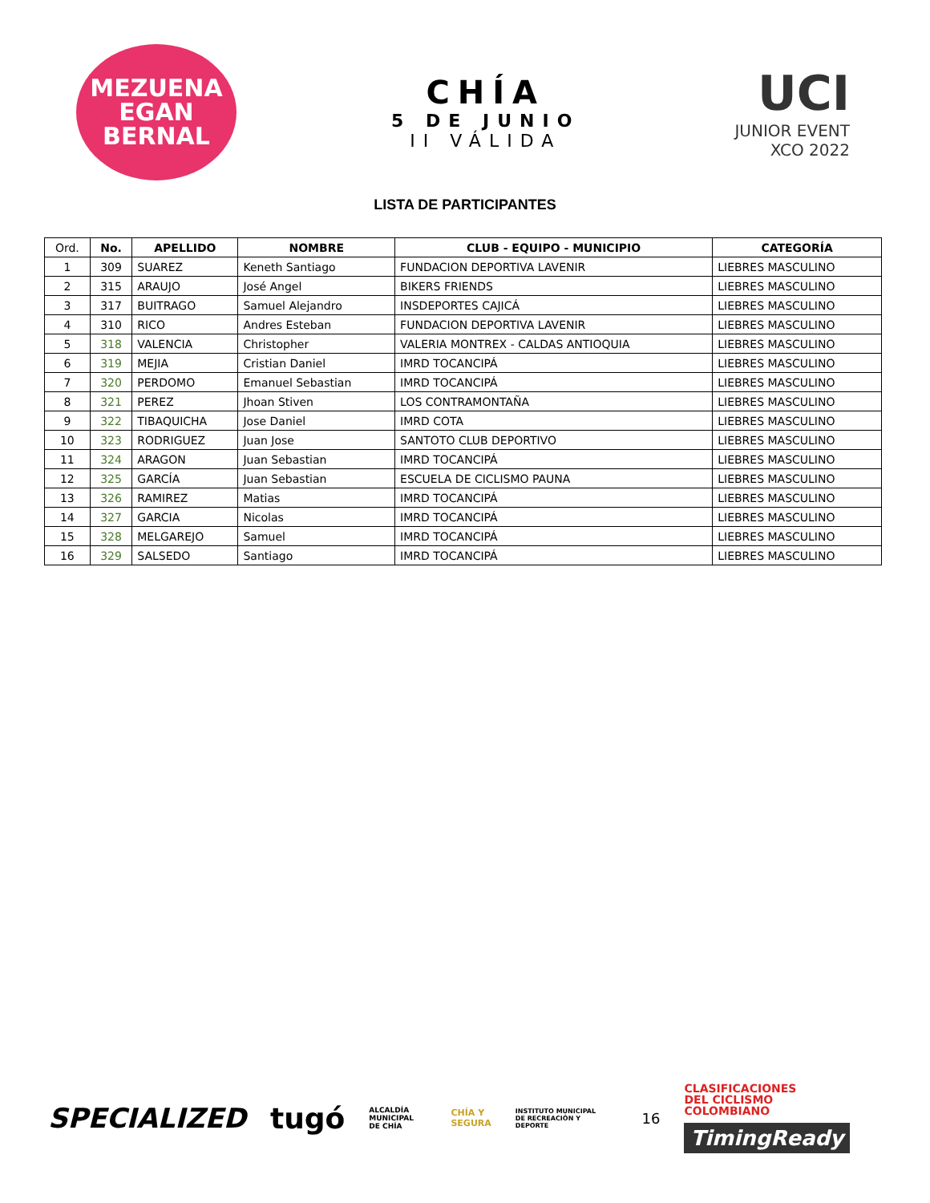MEZUENA
EGAN BERNAL
CHÍA
5 DE JUNIO
II VÁLIDA
UCI
JUNIOR EVENT
XCO 2022
LISTA DE PARTICIPANTES
| Ord. | No. | APELLIDO | NOMBRE | CLUB - EQUIPO - MUNICIPIO | CATEGORÍA |
| --- | --- | --- | --- | --- | --- |
| 1 | 309 | SUAREZ | Keneth Santiago | FUNDACION DEPORTIVA LAVENIR | LIEBRES MASCULINO |
| 2 | 315 | ARAUJO | José Angel | BIKERS FRIENDS | LIEBRES MASCULINO |
| 3 | 317 | BUITRAGO | Samuel Alejandro | INSDEPORTES CAJICÁ | LIEBRES MASCULINO |
| 4 | 310 | RICO | Andres Esteban | FUNDACION DEPORTIVA LAVENIR | LIEBRES MASCULINO |
| 5 | 318 | VALENCIA | Christopher | VALERIA MONTREX - CALDAS ANTIOQUIA | LIEBRES MASCULINO |
| 6 | 319 | MEJIA | Cristian Daniel | IMRD TOCANCIPÁ | LIEBRES MASCULINO |
| 7 | 320 | PERDOMO | Emanuel Sebastian | IMRD TOCANCIPÁ | LIEBRES MASCULINO |
| 8 | 321 | PEREZ | Jhoan Stiven | LOS CONTRAMONTAÑA | LIEBRES MASCULINO |
| 9 | 322 | TIBAQUICHA | Jose Daniel | IMRD COTA | LIEBRES MASCULINO |
| 10 | 323 | RODRIGUEZ | Juan Jose | SANTOTO CLUB DEPORTIVO | LIEBRES MASCULINO |
| 11 | 324 | ARAGON | Juan Sebastian | IMRD TOCANCIPÁ | LIEBRES MASCULINO |
| 12 | 325 | GARCÍA | Juan Sebastian | ESCUELA DE CICLISMO PAUNA | LIEBRES MASCULINO |
| 13 | 326 | RAMIREZ | Matias | IMRD TOCANCIPÁ | LIEBRES MASCULINO |
| 14 | 327 | GARCIA | Nicolas | IMRD TOCANCIPÁ | LIEBRES MASCULINO |
| 15 | 328 | MELGAREJO | Samuel | IMRD TOCANCIPÁ | LIEBRES MASCULINO |
| 16 | 329 | SALSEDO | Santiago | IMRD TOCANCIPÁ | LIEBRES MASCULINO |
SPECIALIZED tugó ALCALDÍA MUNICIPAL DE CHÍA CHÍA Y SEGURA INSTITUTO MUNICIPAL DE RECREACIÓN Y DEPORTE 16
CLASIFICACIONES
DEL CICLISMO
COLOMBIANO
TimingReady